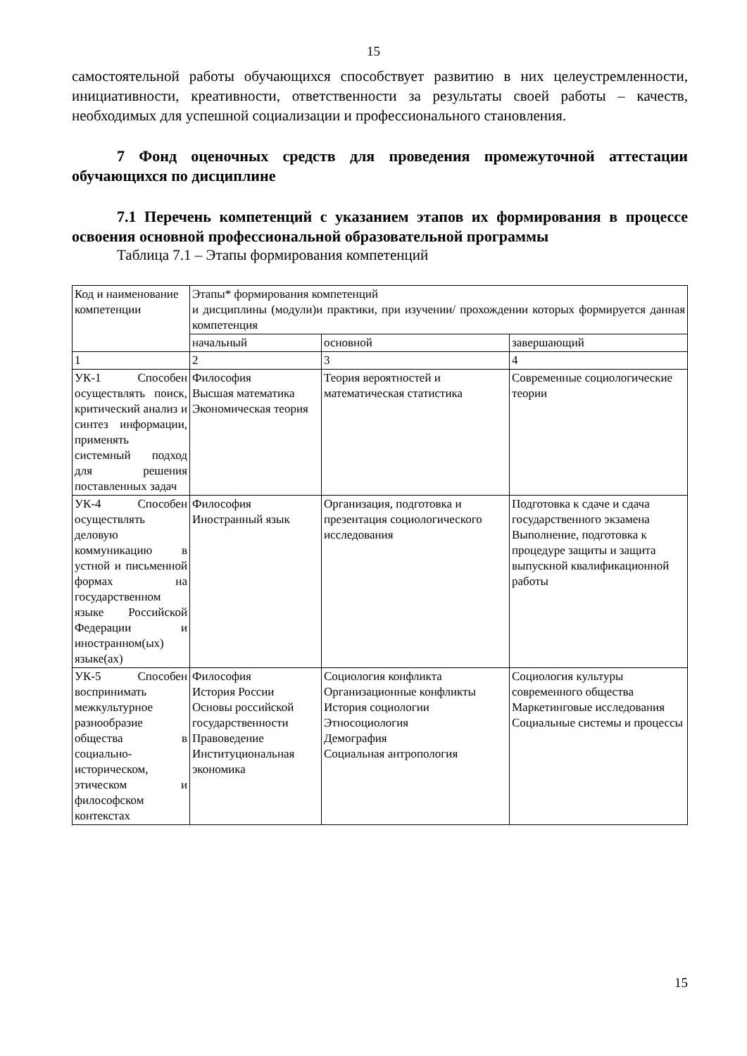15
самостоятельной работы обучающихся способствует развитию в них целеустремленности, инициативности, креативности, ответственности за результаты своей работы – качеств, необходимых для успешной социализации и профессионального становления.
7 Фонд оценочных средств для проведения промежуточной аттестации обучающихся по дисциплине
7.1 Перечень компетенций с указанием этапов их формирования в процессе освоения основной профессиональной образовательной программы
Таблица 7.1 – Этапы формирования компетенций
| Код и наименование компетенции | Этапы* формирования компетенций и дисциплины (модули)и практики, при изучении/ прохождении которых формируется данная компетенция | | |
| | начальный | основной | завершающий |
| 1 | 2 | 3 | 4 |
| УК-1 Способен осуществлять поиск, критический анализ и синтез информации, применять системный подход для решения поставленных задач | Философия Высшая математика Экономическая теория | Теория вероятностей и математическая статистика | Современные социологические теории |
| УК-4 Способен осуществлять деловую коммуникацию в устной и письменной формах на государственном языке Российской Федерации и иностранном(ых) языке(ах) | Философия Иностранный язык | Организация, подготовка и презентация социологического исследования | Подготовка к сдаче и сдача государственного экзамена Выполнение, подготовка к процедуре защиты и защита выпускной квалификационной работы |
| УК-5 Способен воспринимать межкультурное разнообразие общества в социально-историческом, этическом и философском контекстах | Философия История России Основы российской государственности Правоведение Институциональная экономика | Социология конфликта Организационные конфликты История социологии Этносоциология Демография Социальная антропология | Социология культуры современного общества Маркетинговые исследования Социальные системы и процессы |
15